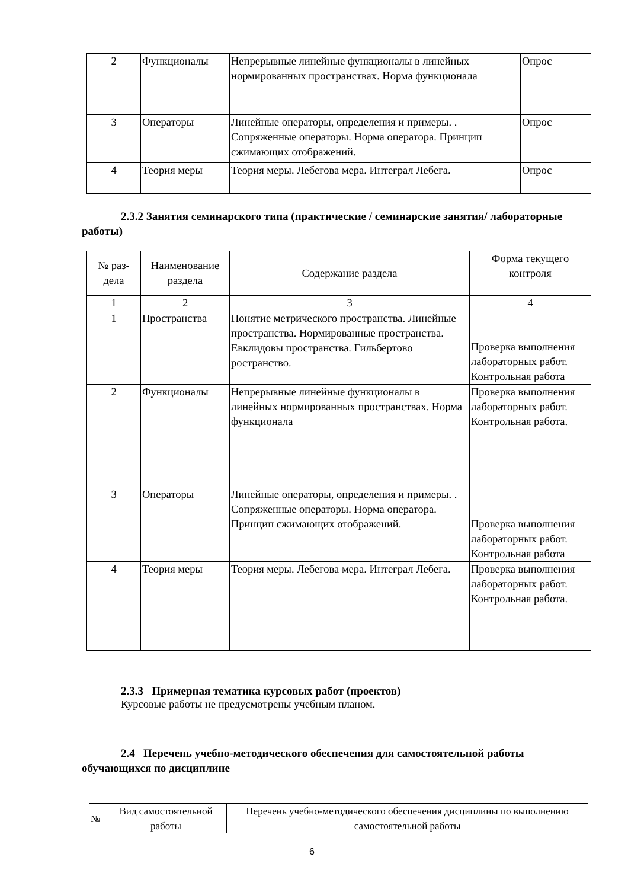| 2 | Функционалы | Непрерывные линейные функционалы в линейных нормированных пространствах. Норма функционала | Опрос |
| 3 | Операторы | Линейные операторы, определения и примеры. . Сопряженные операторы. Норма оператора. Принцип сжимающих отображений. | Опрос |
| 4 | Теория меры | Теория меры. Лебегова мера. Интеграл Лебега. | Опрос |
2.3.2 Занятия семинарского типа (практические / семинарские занятия/ лабораторные работы)
| № раз-дела | Наименование раздела | Содержание раздела | Форма текущего контроля |
| --- | --- | --- | --- |
| 1 | 2 | 3 | 4 |
| 1 | Пространства | Понятие метрического пространства. Линейные пространства. Нормированные пространства. Евклидовы пространства. Гильбертово ространство. | Проверка выполнения лабораторных работ. Контрольная работа |
| 2 | Функционалы | Непрерывные линейные функционалы в линейных нормированных пространствах. Норма функционала | Проверка выполнения лабораторных работ. Контрольная работа. |
| 3 | Операторы | Линейные операторы, определения и примеры. . Сопряженные операторы. Норма оператора. Принцип сжимающих отображений. | Проверка выполнения лабораторных работ. Контрольная работа |
| 4 | Теория меры | Теория меры. Лебегова мера. Интеграл Лебега. | Проверка выполнения лабораторных работ. Контрольная работа. |
2.3.3 Примерная тематика курсовых работ (проектов)
Курсовые работы не предусмотрены учебным планом.
2.4 Перечень учебно-методического обеспечения для самостоятельной работы обучающихся по дисциплине
| № | Вид самостоятельной работы | Перечень учебно-методического обеспечения дисциплины по выполнению самостоятельной работы |
6